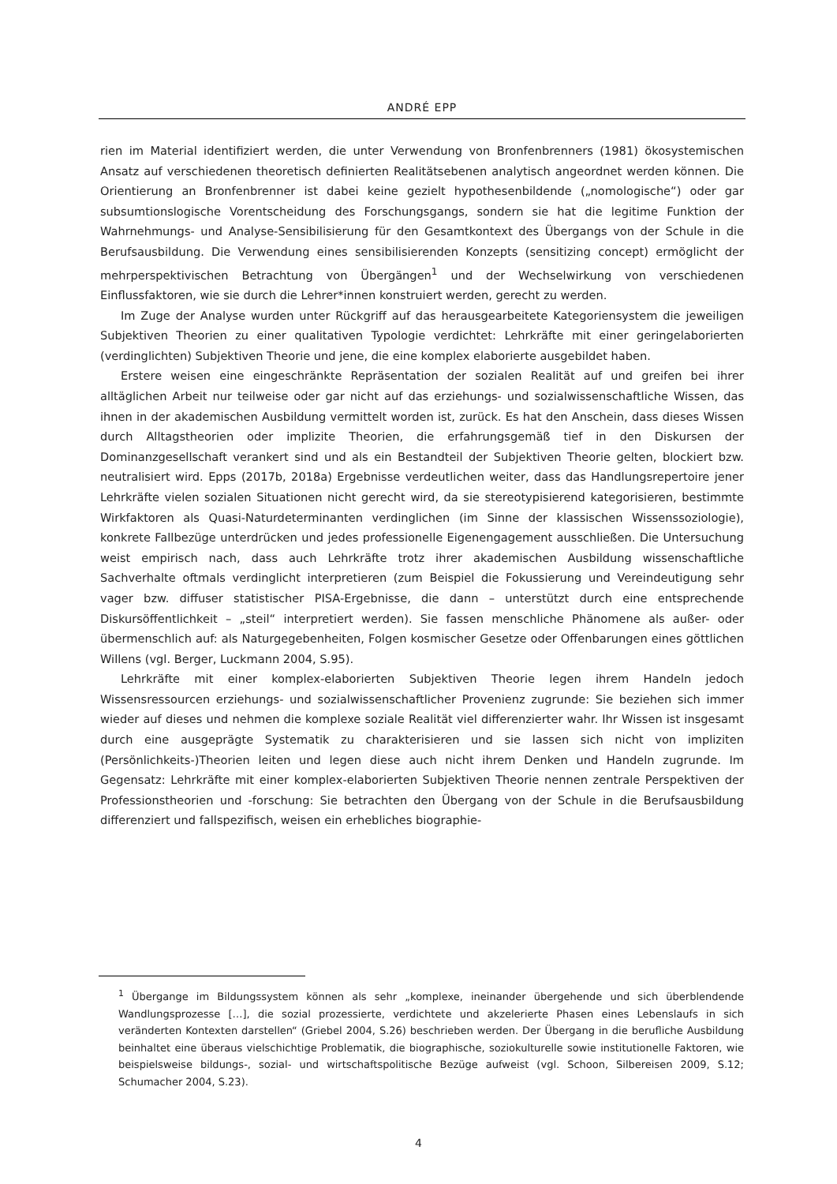ANDRÉ EPP
rien im Material identifiziert werden, die unter Verwendung von Bronfenbrenners (1981) ökosystemischen Ansatz auf verschiedenen theoretisch definierten Realitätsebenen analytisch angeordnet werden können. Die Orientierung an Bronfenbrenner ist dabei keine gezielt hypothesenbildende („nomologische“) oder gar subsumtionslogische Vorentscheidung des Forschungsgangs, sondern sie hat die legitime Funktion der Wahrnehmungs- und Analyse-Sensibilisierung für den Gesamtkontext des Übergangs von der Schule in die Berufsausbildung. Die Verwendung eines sensibilisierenden Konzepts (sensitizing concept) ermöglicht der mehrperspektivischen Betrachtung von Übergängen<sup>1</sup> und der Wechselwirkung von verschiedenen Einflussfaktoren, wie sie durch die Lehrer*innen konstruiert werden, gerecht zu werden.
Im Zuge der Analyse wurden unter Rückgriff auf das herausgearbeitete Kategoriensystem die jeweiligen Subjektiven Theorien zu einer qualitativen Typologie verdichtet: Lehrkräfte mit einer geringelaborierten (verdinglichten) Subjektiven Theorie und jene, die eine komplex elaborierte ausgebildet haben.
Erstere weisen eine eingeschränkte Repräsentation der sozialen Realität auf und greifen bei ihrer alltäglichen Arbeit nur teilweise oder gar nicht auf das erziehungs- und sozialwissenschaftliche Wissen, das ihnen in der akademischen Ausbildung vermittelt worden ist, zurück. Es hat den Anschein, dass dieses Wissen durch Alltagstheorien oder implizite Theorien, die erfahrungsgemäß tief in den Diskursen der Dominanzgesellschaft verankert sind und als ein Bestandteil der Subjektiven Theorie gelten, blockiert bzw. neutralisiert wird. Epps (2017b, 2018a) Ergebnisse verdeutlichen weiter, dass das Handlungsrepertoire jener Lehrkräfte vielen sozialen Situationen nicht gerecht wird, da sie stereotypisierend kategorisieren, bestimmte Wirkfaktoren als Quasi-Naturdeterminanten verdinglichen (im Sinne der klassischen Wissenssoziologie), konkrete Fallbezüge unterdrücken und jedes professionelle Eigenengagement ausschließen. Die Untersuchung weist empirisch nach, dass auch Lehrkräfte trotz ihrer akademischen Ausbildung wissenschaftliche Sachverhalte oftmals verdinglicht interpretieren (zum Beispiel die Fokussierung und Vereindeutigung sehr vager bzw. diffuser statistischer PISA-Ergebnisse, die dann – unterstützt durch eine entsprechende Diskursöffentlichkeit – „steil“ interpretiert werden). Sie fassen menschliche Phänomene als außer- oder übermenschlich auf: als Naturgegebenheiten, Folgen kosmischer Gesetze oder Offenbarungen eines göttlichen Willens (vgl. Berger, Luckmann 2004, S.95).
Lehrkräfte mit einer komplex-elaborierten Subjektiven Theorie legen ihrem Handeln jedoch Wissensressourcen erziehungs- und sozialwissenschaftlicher Provenienz zugrunde: Sie beziehen sich immer wieder auf dieses und nehmen die komplexe soziale Realität viel differenzierter wahr. Ihr Wissen ist insgesamt durch eine ausgeprägte Systematik zu charakterisieren und sie lassen sich nicht von impliziten (Persönlichkeits-)Theorien leiten und legen diese auch nicht ihrem Denken und Handeln zugrunde. Im Gegensatz: Lehrkräfte mit einer komplex-elaborierten Subjektiven Theorie nennen zentrale Perspektiven der Professionstheorien und -forschung: Sie betrachten den Übergang von der Schule in die Berufsausbildung differenziert und fallspezifisch, weisen ein erhebliches biographie-
<sup>1</sup> Übergange im Bildungssystem können als sehr „komplexe, ineinander übergehende und sich überblendende Wandlungsprozesse […], die sozial prozessierte, verdichtete und akzelerierte Phasen eines Lebenslaufs in sich veränderten Kontexten darstellen“ (Griebel 2004, S.26) beschrieben werden. Der Übergang in die berufliche Ausbildung beinhaltet eine überaus vielschichtige Problematik, die biographische, soziokulturelle sowie institutionelle Faktoren, wie beispielsweise bildungs-, sozial- und wirtschaftspolitische Bezüge aufweist (vgl. Schoon, Silbereisen 2009, S.12; Schumacher 2004, S.23).
4